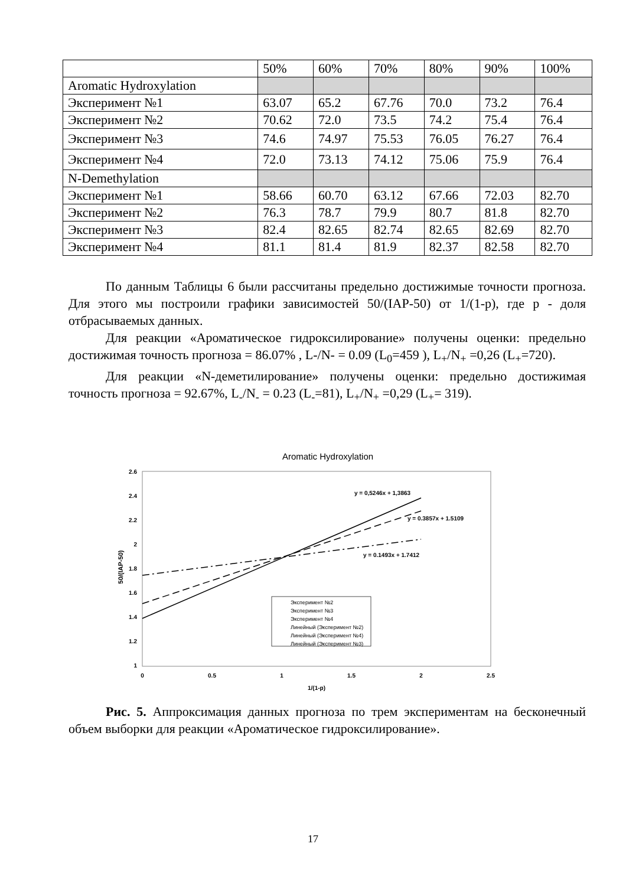| | 50% | 60% | 70% | 80% | 90% | 100% |
| --- | --- | --- | --- | --- | --- | --- |
| Aromatic Hydroxylation | | | | | | |
| Эксперимент №1 | 63.07 | 65.2 | 67.76 | 70.0 | 73.2 | 76.4 |
| Эксперимент №2 | 70.62 | 72.0 | 73.5 | 74.2 | 75.4 | 76.4 |
| Эксперимент №3 | 74.6 | 74.97 | 75.53 | 76.05 | 76.27 | 76.4 |
| Эксперимент №4 | 72.0 | 73.13 | 74.12 | 75.06 | 75.9 | 76.4 |
| N-Demethylation | | | | | | |
| Эксперимент №1 | 58.66 | 60.70 | 63.12 | 67.66 | 72.03 | 82.70 |
| Эксперимент №2 | 76.3 | 78.7 | 79.9 | 80.7 | 81.8 | 82.70 |
| Эксперимент №3 | 82.4 | 82.65 | 82.74 | 82.65 | 82.69 | 82.70 |
| Эксперимент №4 | 81.1 | 81.4 | 81.9 | 82.37 | 82.58 | 82.70 |
По данным Таблицы 6 были рассчитаны предельно достижимые точности прогноза. Для этого мы построили графики зависимостей 50/(IAP-50) от 1/(1-p), где p - доля отбрасываемых данных.
Для реакции «Ароматическое гидроксилирование» получены оценки: предельно достижимая точность прогноза = 86.07% , L-/N- = 0.09 (L<sub>0</sub>=459 ), L<sub>+</sub>/N<sub>+</sub> =0,26 (L<sub>+</sub>=720).
Для реакции «N-деметилирование» получены оценки: предельно достижимая точность прогноза = 92.67%, L<sub>-</sub>/N<sub>-</sub> = 0.23 (L<sub>-</sub>=81), L<sub>+</sub>/N<sub>+</sub> =0,29 (L<sub>+</sub>= 319).
Aromatic Hydroxylation
2.6
2.4
2.2
2
1.8
1.6
1.4
1.2
1
0
0.5
1
1.5
2
2.5
1/(1-p)
50/(IAP-50)
y = 0,5246x + 1,3863
y = 0.3857x + 1.5109
y = 0.1493x + 1.7412
Эксперимент №2
Эксперимент №3
Эксперимент №4
Линейный (Эксперимент №2)
Линейный (Эксперимент №4)
Линейный (Эксперимент №3)
Рис. 5. Аппроксимация данных прогноза по трем экспериментам на бесконечный объем выборки для реакции «Ароматическое гидроксилирование».
17